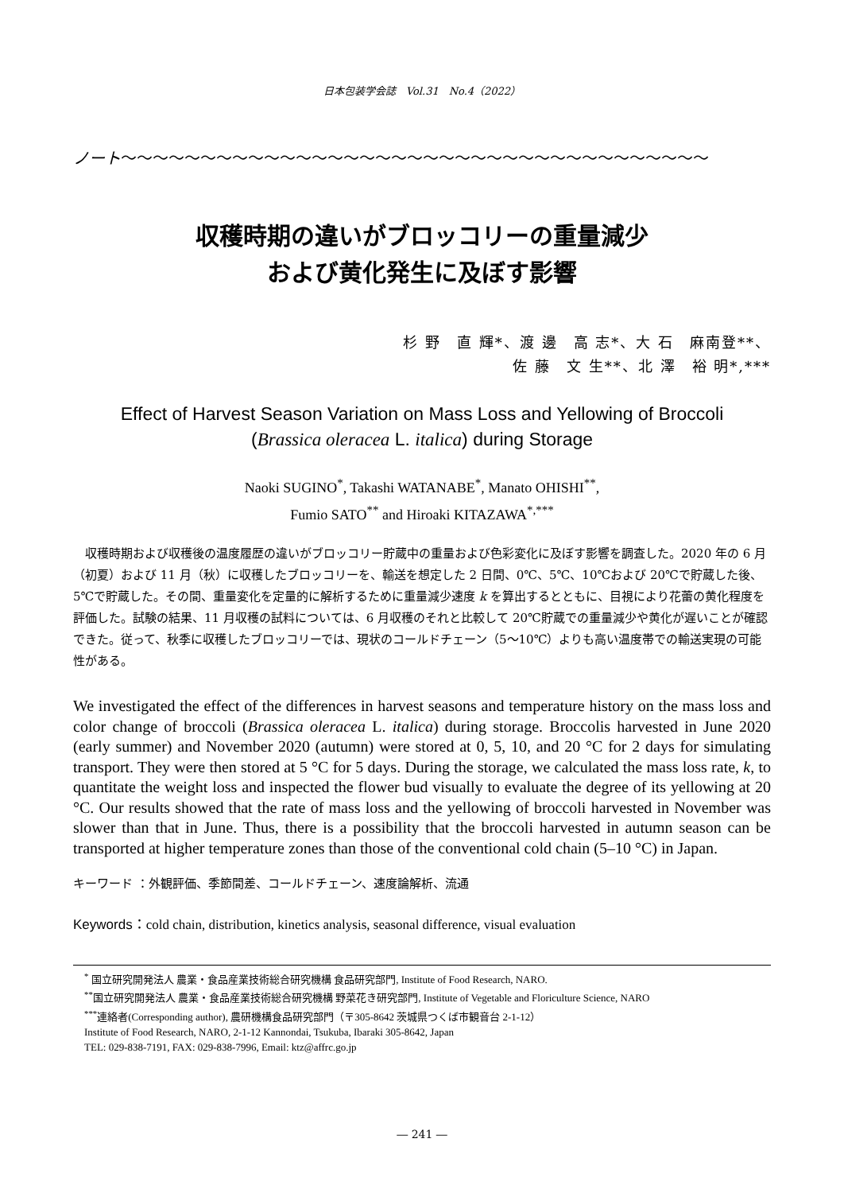日本包装学会誌　Vol.31　No.4（2022）
ノート～～～～～～～～～～～～～～～～～～～～～～～～～～～～～～～～～～～～～
収穫時期の違いがブロッコリーの重量減少
および黄化発生に及ぼす影響
杉 野　直 輝*、渡 邊　高 志*、大 石　麻南登**、
佐 藤　文 生**、北 澤　裕 明*,***
Effect of Harvest Season Variation on Mass Loss and Yellowing of Broccoli
(Brassica oleracea L. italica) during Storage
Naoki SUGINO<sup>*</sup>, Takashi WATANABE<sup>*</sup>, Manato OHISHI<sup>**</sup>,
Fumio SATO<sup>**</sup> and Hiroaki KITAZAWA<sup>*,***</sup>
収穫時期および収穫後の温度履歴の違いがブロッコリー貯蔵中の重量および色彩変化に及ぼす影響を調査した。2020 年の 6 月（初夏）および 11 月（秋）に収穫したブロッコリーを、輸送を想定した 2 日間、0℃、5℃、10℃および 20℃で貯蔵した後、5℃で貯蔵した。その間、重量変化を定量的に解析するために重量減少速度 k を算出するとともに、目視により花蕾の黄化程度を評価した。試験の結果、11 月収穫の試料については、6 月収穫のそれと比較して 20℃貯蔵での重量減少や黄化が遅いことが確認できた。従って、秋季に収穫したブロッコリーでは、現状のコールドチェーン（5～10℃）よりも高い温度帯での輸送実現の可能性がある。
We investigated the effect of the differences in harvest seasons and temperature history on the mass loss and color change of broccoli (Brassica oleracea L. italica) during storage. Broccolis harvested in June 2020 (early summer) and November 2020 (autumn) were stored at 0, 5, 10, and 20 °C for 2 days for simulating transport. They were then stored at 5 °C for 5 days. During the storage, we calculated the mass loss rate, k, to quantitate the weight loss and inspected the flower bud visually to evaluate the degree of its yellowing at 20 °C. Our results showed that the rate of mass loss and the yellowing of broccoli harvested in November was slower than that in June. Thus, there is a possibility that the broccoli harvested in autumn season can be transported at higher temperature zones than those of the conventional cold chain (5–10 °C) in Japan.
キーワード ：外観評価、季節間差、コールドチェーン、速度論解析、流通
Keywords：cold chain, distribution, kinetics analysis, seasonal difference, visual evaluation
<sup>*</sup> 国立研究開発法人 農業・食品産業技術総合研究機構 食品研究部門, Institute of Food Research, NARO.
<sup>**</sup> 国立研究開発法人 農業・食品産業技術総合研究機構 野菜花き研究部門, Institute of Vegetable and Floriculture Science, NARO
<sup>***</sup> 連絡者(Corresponding author), 農研機構食品研究部門（〒305-8642 茨城県つくば市観音台 2-1-12）
Institute of Food Research, NARO, 2-1-12 Kannondai, Tsukuba, Ibaraki 305-8642, Japan
TEL: 029-838-7191, FAX: 029-838-7996, Email: ktz@affrc.go.jp
― 241 ―